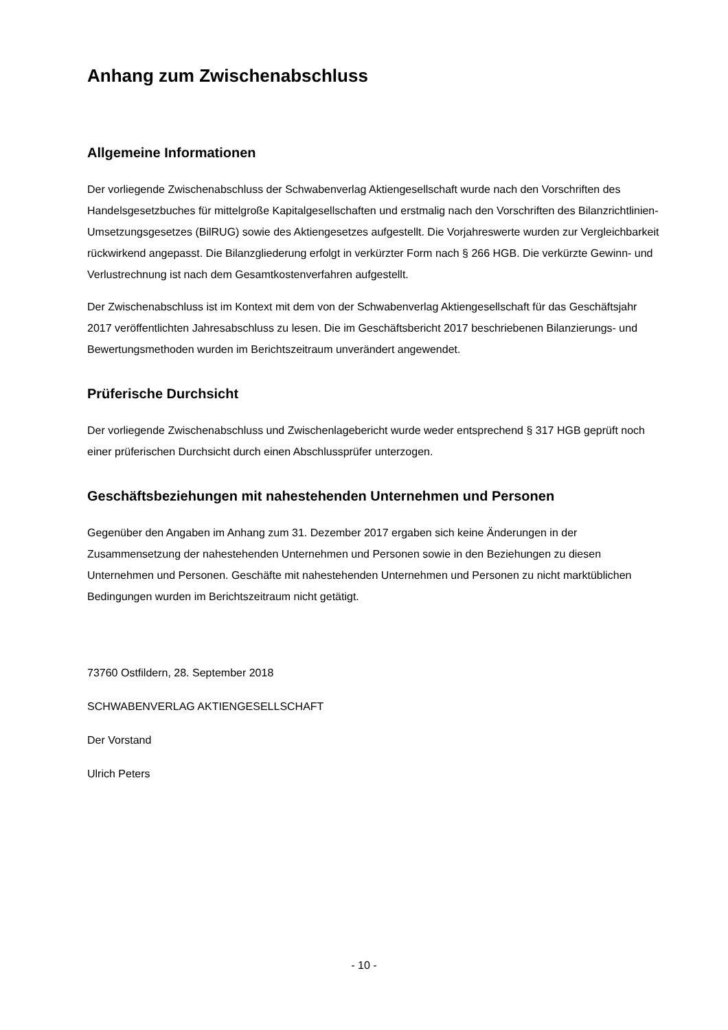Anhang zum Zwischenabschluss
Allgemeine Informationen
Der vorliegende Zwischenabschluss der Schwabenverlag Aktiengesellschaft wurde nach den Vorschriften des Handelsgesetzbuches für mittelgroße Kapitalgesellschaften und erstmalig nach den Vorschriften des Bilanzrichtlinien-Umsetzungsgesetzes (BilRUG) sowie des Aktiengesetzes aufgestellt. Die Vorjahreswerte wurden zur Vergleichbarkeit rückwirkend angepasst. Die Bilanzgliederung erfolgt in verkürzter Form nach § 266 HGB. Die verkürzte Gewinn- und Verlustrechnung ist nach dem Gesamtkostenverfahren aufgestellt.
Der Zwischenabschluss ist im Kontext mit dem von der Schwabenverlag Aktiengesellschaft für das Geschäftsjahr 2017 veröffentlichten Jahresabschluss zu lesen. Die im Geschäftsbericht 2017 beschriebenen Bilanzierungs- und Bewertungsmethoden wurden im Berichtszeitraum unverändert angewendet.
Prüferische Durchsicht
Der vorliegende Zwischenabschluss und Zwischenlagebericht wurde weder entsprechend § 317 HGB geprüft noch einer prüferischen Durchsicht durch einen Abschlussprüfer unterzogen.
Geschäftsbeziehungen mit nahestehenden Unternehmen und Personen
Gegenüber den Angaben im Anhang zum 31. Dezember 2017 ergaben sich keine Änderungen in der Zusammensetzung der nahestehenden Unternehmen und Personen sowie in den Beziehungen zu diesen Unternehmen und Personen. Geschäfte mit nahestehenden Unternehmen und Personen zu nicht marktüblichen Bedingungen wurden im Berichtszeitraum nicht getätigt.
73760 Ostfildern, 28. September 2018
SCHWABENVERLAG AKTIENGESELLSCHAFT
Der Vorstand
Ulrich Peters
- 10 -